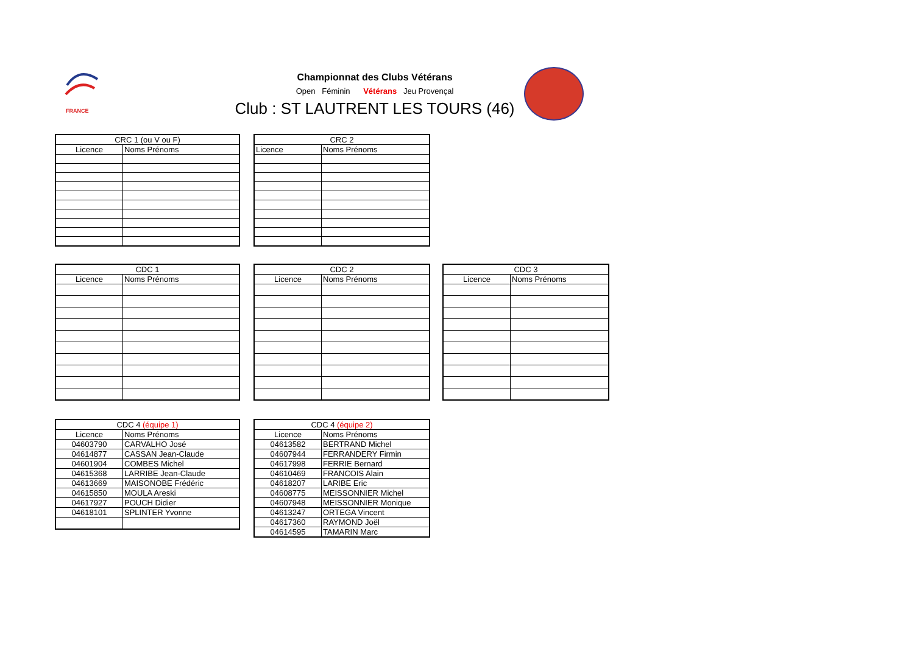FRANCE
Championnat des Clubs Vétérans
Open Féminin Vétérans Jeu Provençal
Club : ST LAUTRENT LES TOURS (46)
| CRC 1 (ou V ou F) | |
| --- | --- |
| Licence | Noms Prénoms |
| CRC 2 | |
| --- | --- |
| Licence | Noms Prénoms |
| CDC 1 | |
| --- | --- |
| Licence | Noms Prénoms |
| CDC 2 | |
| --- | --- |
| Licence | Noms Prénoms |
| CDC 3 | |
| --- | --- |
| Licence | Noms Prénoms |
| CDC 4 (équipe 1) | |
| --- | --- |
| Licence | Noms Prénoms |
| 04603790 | CARVALHO José |
| 04614877 | CASSAN Jean-Claude |
| 04601904 | COMBES Michel |
| 04615368 | LARRIBE Jean-Claude |
| 04613669 | MAISONOBE Frédéric |
| 04615850 | MOULA Areski |
| 04617927 | POUCH Didier |
| 04618101 | SPLINTER Yvonne |
| CDC 4 (équipe 2) | |
| --- | --- |
| Licence | Noms Prénoms |
| 04613582 | BERTRAND Michel |
| 04607944 | FERRANDERY Firmin |
| 04617998 | FERRIE Bernard |
| 04610469 | FRANCOIS Alain |
| 04618207 | LARIBE Eric |
| 04608775 | MEISSONNIER Michel |
| 04607948 | MEISSONNIER Monique |
| 04613247 | ORTEGA Vincent |
| 04617360 | RAYMOND Joël |
| 04614595 | TAMARIN Marc |